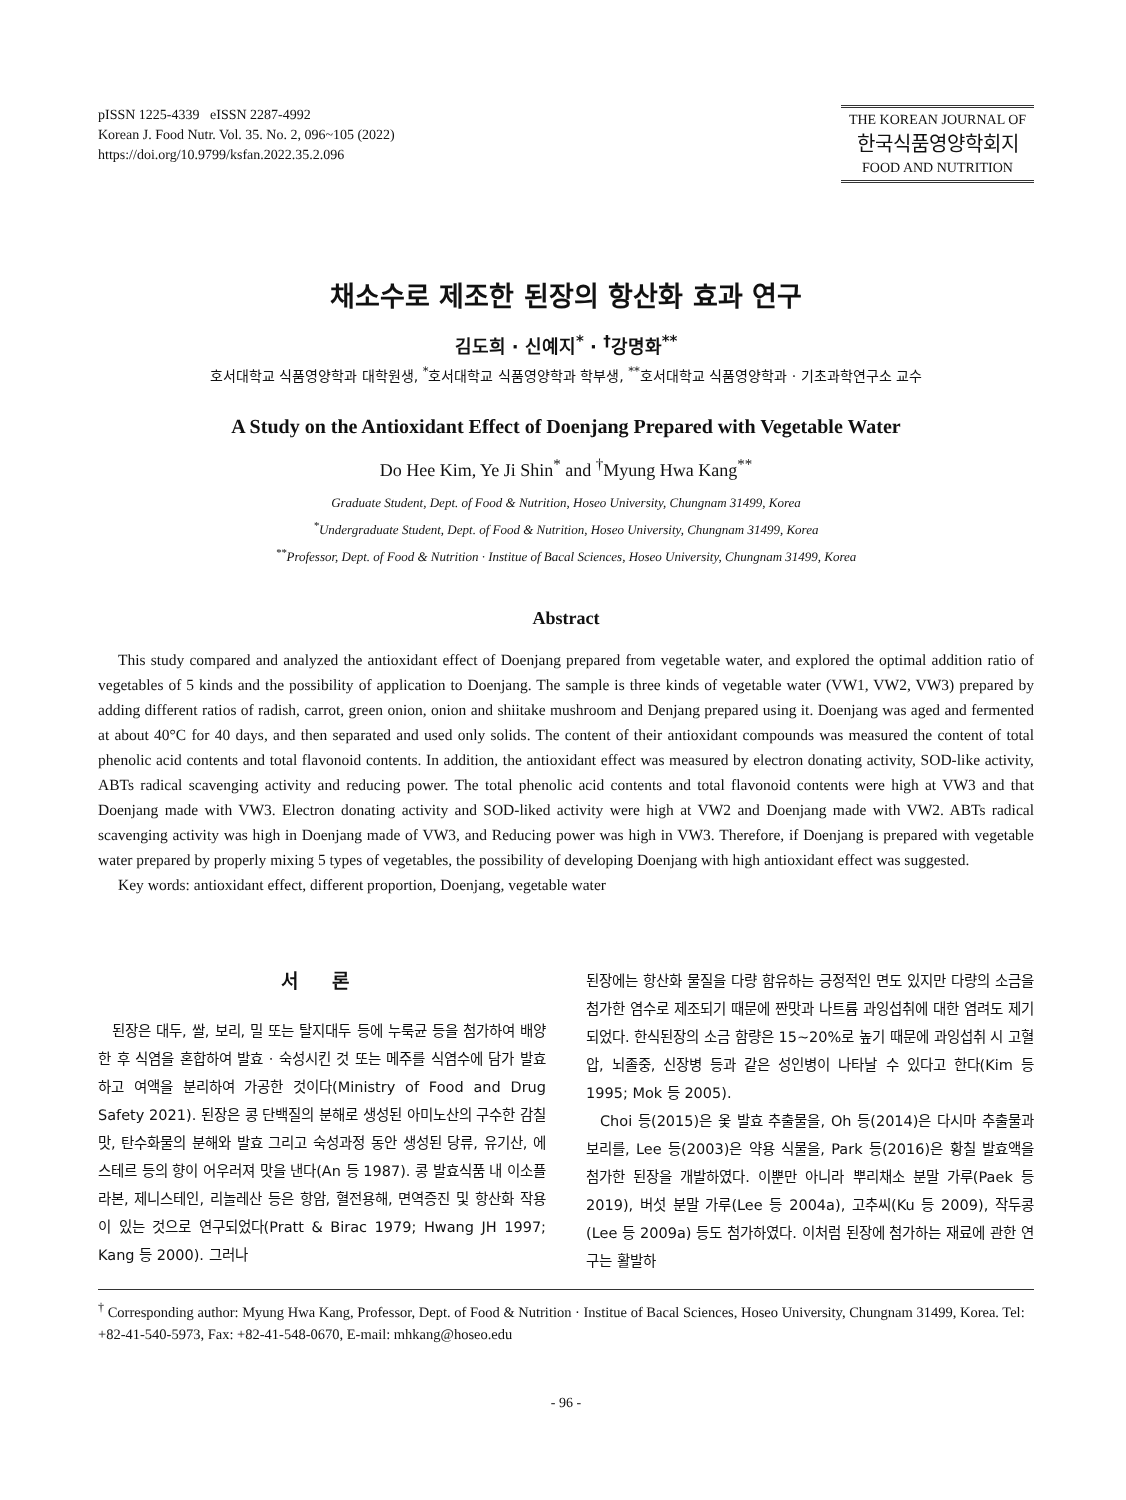pISSN 1225-4339 eISSN 2287-4992
Korean J. Food Nutr. Vol. 35. No. 2, 096~105 (2022)
https://doi.org/10.9799/ksfan.2022.35.2.096
THE KOREAN JOURNAL OF
한국식품영양학회지
FOOD AND NUTRITION
채소수로 제조한 된장의 항산화 효과 연구
김도희 · 신예지<sup>*</sup> · <sup>†</sup>강명화<sup>**</sup>
호서대학교 식품영양학과 대학원생, <sup>*</sup>호서대학교 식품영양학과 학부생, <sup>**</sup>호서대학교 식품영양학과 · 기초과학연구소 교수
A Study on the Antioxidant Effect of Doenjang Prepared with Vegetable Water
Do Hee Kim, Ye Ji Shin<sup>*</sup> and <sup>†</sup>Myung Hwa Kang<sup>**</sup>
Graduate Student, Dept. of Food & Nutrition, Hoseo University, Chungnam 31499, Korea
<sup>*</sup> Undergraduate Student, Dept. of Food & Nutrition, Hoseo University, Chungnam 31499, Korea
<sup>**</sup> Professor, Dept. of Food & Nutrition · Institue of Bacal Sciences, Hoseo University, Chungnam 31499, Korea
Abstract
This study compared and analyzed the antioxidant effect of Doenjang prepared from vegetable water, and explored the optimal addition ratio of vegetables of 5 kinds and the possibility of application to Doenjang. The sample is three kinds of vegetable water (VW1, VW2, VW3) prepared by adding different ratios of radish, carrot, green onion, onion and shiitake mushroom and Denjang prepared using it. Doenjang was aged and fermented at about 40°C for 40 days, and then separated and used only solids. The content of their antioxidant compounds was measured the content of total phenolic acid contents and total flavonoid contents. In addition, the antioxidant effect was measured by electron donating activity, SOD-like activity, ABTs radical scavenging activity and reducing power. The total phenolic acid contents and total flavonoid contents were high at VW3 and that Doenjang made with VW3. Electron donating activity and SOD-liked activity were high at VW2 and Doenjang made with VW2. ABTs radical scavenging activity was high in Doenjang made of VW3, and Reducing power was high in VW3. Therefore, if Doenjang is prepared with vegetable water prepared by properly mixing 5 types of vegetables, the possibility of developing Doenjang with high antioxidant effect was suggested.
Key words: antioxidant effect, different proportion, Doenjang, vegetable water
서 론
된장은 대두, 쌀, 보리, 밀 또는 탈지대두 등에 누룩균 등을 첨가하여 배양한 후 식염을 혼합하여 발효 · 숙성시킨 것 또는 메주를 식염수에 담가 발효하고 여액을 분리하여 가공한 것이다(Ministry of Food and Drug Safety 2021). 된장은 콩 단백질의 분해로 생성된 아미노산의 구수한 감칠맛, 탄수화물의 분해와 발효 그리고 숙성과정 동안 생성된 당류, 유기산, 에스테르 등의 향이 어우러져 맛을 낸다(An 등 1987). 콩 발효식품 내 이소플라본, 제니스테인, 리놀레산 등은 항암, 혈전용해, 면역증진 및 항산화 작용이 있는 것으로 연구되었다(Pratt & Birac 1979; Hwang JH 1997; Kang 등 2000). 그러나
된장에는 항산화 물질을 다량 함유하는 긍정적인 면도 있지만 다량의 소금을 첨가한 염수로 제조되기 때문에 짠맛과 나트륨 과잉섭취에 대한 염려도 제기되었다. 한식된장의 소금 함량은 15~20%로 높기 때문에 과잉섭취 시 고혈압, 뇌졸중, 신장병 등과 같은 성인병이 나타날 수 있다고 한다(Kim 등 1995; Mok 등 2005).
Choi 등(2015)은 옻 발효 추출물을, Oh 등(2014)은 다시마 추출물과 보리를, Lee 등(2003)은 약용 식물을, Park 등(2016)은 황칠 발효액을 첨가한 된장을 개발하였다. 이뿐만 아니라 뿌리채소 분말 가루(Paek 등 2019), 버섯 분말 가루(Lee 등 2004a), 고추씨(Ku 등 2009), 작두콩(Lee 등 2009a) 등도 첨가하였다. 이처럼 된장에 첨가하는 재료에 관한 연구는 활발하
<sup>†</sup> Corresponding author: Myung Hwa Kang, Professor, Dept. of Food & Nutrition · Institue of Bacal Sciences, Hoseo University, Chungnam 31499, Korea. Tel: +82-41-540-5973, Fax: +82-41-548-0670, E-mail: mhkang@hoseo.edu
- 96 -